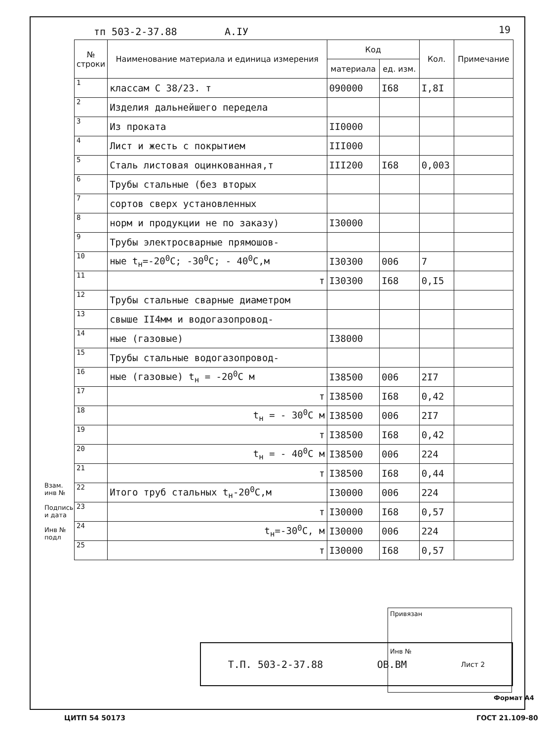тп 503-2-37.88 А.IУ 19
| № строки | Наименование материала и единица измерения | Код | | Кол. | Примечание |
| --- | --- | --- | --- | --- | --- |
| | | материала | ед. изм. | | |
| 1 | классам С 38/23. т | 090000 | I68 | I,8I | |
| 2 | Изделия дальнейшего передела | | | | |
| 3 | Из проката | II0000 | | | |
| 4 | Лист и жесть с покрытием | III000 | | | |
| 5 | Сталь листовая оцинкованная,т | III200 | I68 | 0,003 | |
| 6 | Трубы стальные (без вторых | | | | |
| 7 | сортов сверх установленных | | | | |
| 8 | норм и продукции не по заказу) | I30000 | | | |
| 9 | Трубы электросварные прямошов- | | | | |
| 10 | ные t<sub>н</sub>=-20<sup>0</sup>С; -30<sup>0</sup>С; - 40<sup>0</sup>С,м | I30300 | 006 | 7 | |
| 11 | т | I30300 | I68 | 0,I5 | |
| 12 | Трубы стальные сварные диаметром | | | | |
| 13 | свыше II4мм и водогазопровод- | | | | |
| 14 | ные (газовые) | I38000 | | | |
| 15 | Трубы стальные водогазопровод- | | | | |
| 16 | ные (газовые) t<sub>н</sub> = -20<sup>0</sup>С м | I38500 | 006 | 2I7 | |
| 17 | т | I38500 | I68 | 0,42 | |
| 18 | t<sub>н</sub> = - 30<sup>0</sup>С м | I38500 | 006 | 2I7 | |
| 19 | т | I38500 | I68 | 0,42 | |
| 20 | t<sub>н</sub> = - 40<sup>0</sup>С м | I38500 | 006 | 224 | |
| 21 | т | I38500 | I68 | 0,44 | |
| 22 | Итого труб стальных t<sub>н</sub>-20<sup>0</sup>С,м | I30000 | 006 | 224 | |
| 23 | т | I30000 | I68 | 0,57 | |
| 24 | t<sub>н</sub>=-30<sup>0</sup>С, м | I30000 | 006 | 224 | |
| 25 | т | I30000 | I68 | 0,57 | |
Привязан
Инв №
Т.П. 503-2-37.88 ОВ.ВМ Лист 2
Взам. инв №
Подпись и дата
Инв № подл
Формат А4
ЦИТП 54 50173 ГОСТ 21.109-80